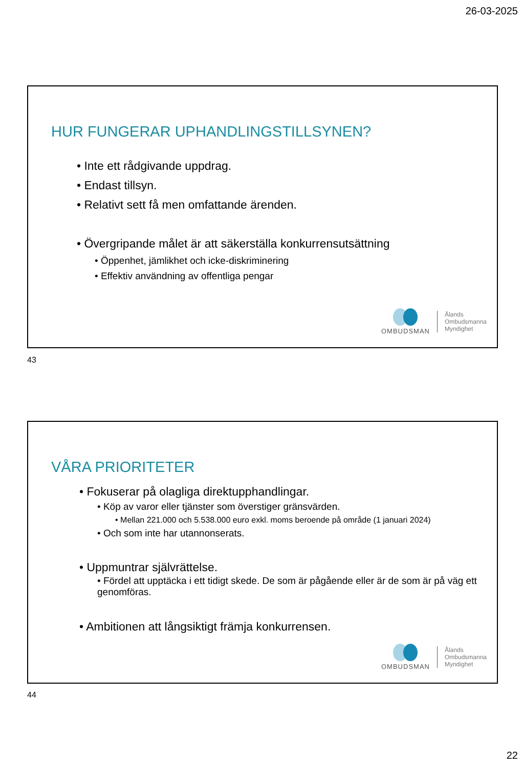26-03-2025
HUR FUNGERAR UPHANDLINGSTILLSYNEN?
• Inte ett rådgivande uppdrag.
• Endast tillsyn.
• Relativt sett få men omfattande ärenden.
• Övergripande målet är att säkerställa konkurrensutsättning
• Öppenhet, jämlikhet och icke-diskriminering
• Effektiv användning av offentliga pengar
OMBUDSMAN
Ålands
Ombudsmanna
Myndighet
43
VÅRA PRIORITETER
• Fokuserar på olagliga direktupphandlingar.
• Köp av varor eller tjänster som överstiger gränsvärden.
• Mellan 221.000 och 5.538.000 euro exkl. moms beroende på område (1 januari 2024)
• Och som inte har utannonserats.
• Uppmuntrar självrättelse.
• Fördel att upptäcka i ett tidigt skede. De som är pågående eller är de som är på väg ett genomföras.
• Ambitionen att långsiktigt främja konkurrensen.
OMBUDSMAN
Ålands
Ombudsmanna
Myndighet
44
22